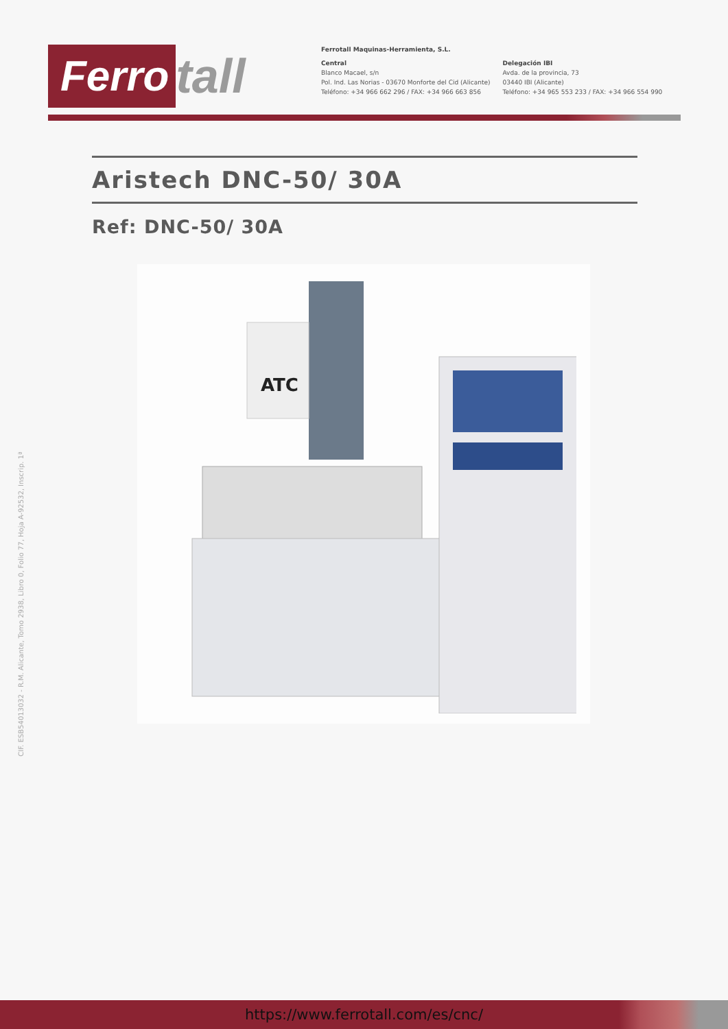Ferro tall
Ferrotall Maquinas-Herramienta, S.L.
Central
Blanco Macael, s/n
Pol. Ind. Las Norias - 03670 Monforte del Cid (Alicante)
Teléfono: +34 966 662 296 / FAX: +34 966 663 856
Delegación IBI
Avda. de la provincia, 73
03440 IBI (Alicante)
Teléfono: +34 965 553 233 / FAX: +34 966 554 990
Aristech DNC-50/ 30A
Ref: DNC-50/ 30A
ATC
CIF. ESB54013032 - R.M. Alicante, Tomo 2938, Libro 0, Folio 77, Hoja A-92532, Inscrip. 1ª
https://www.ferrotall.com/es/cnc/